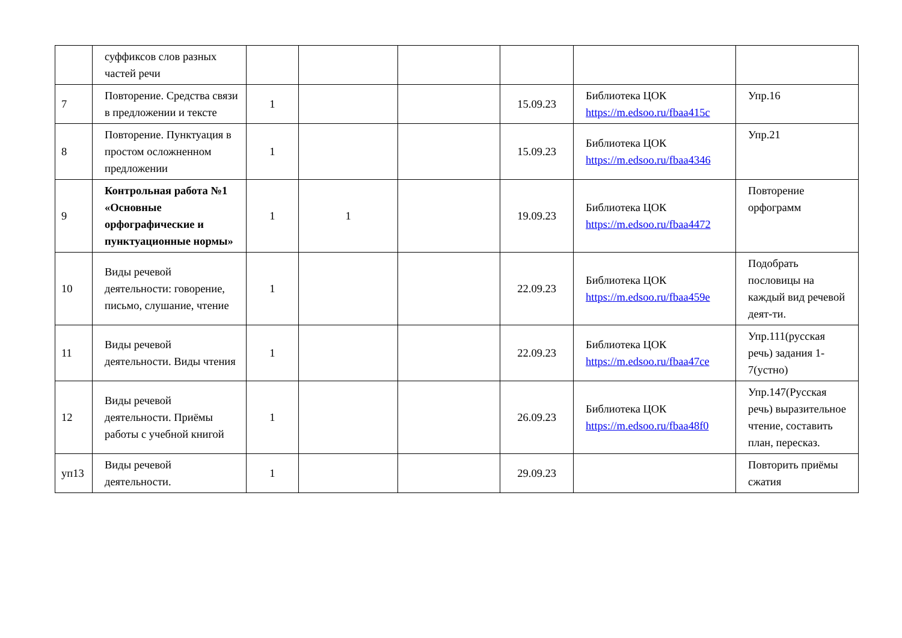| | суффиксов слов разных частей речи | | | | | | |
| 7 | Повторение. Средства связи в предложении и тексте | 1 | | | 15.09.23 | Библиотека ЦОК https://m.edsoo.ru/fbaa415c | Упр.16 |
| 8 | Повторение. Пунктуация в простом осложненном предложении | 1 | | | 15.09.23 | Библиотека ЦОК https://m.edsoo.ru/fbaa4346 | Упр.21 |
| 9 | Контрольная работа №1 «Основные орфографические и пунктуационные нормы» | 1 | 1 | | 19.09.23 | Библиотека ЦОК https://m.edsoo.ru/fbaa4472 | Повторение орфограмм |
| 10 | Виды речевой деятельности: говорение, письмо, слушание, чтение | 1 | | | 22.09.23 | Библиотека ЦОК https://m.edsoo.ru/fbaa459e | Подобрать пословицы на каждый вид речевой деят-ти. |
| 11 | Виды речевой деятельности. Виды чтения | 1 | | | 22.09.23 | Библиотека ЦОК https://m.edsoo.ru/fbaa47ce | Упр.111(русская речь) задания 1-7(устно) |
| 12 | Виды речевой деятельности. Приёмы работы с учебной книгой | 1 | | | 26.09.23 | Библиотека ЦОК https://m.edsoo.ru/fbaa48f0 | Упр.147(Русская речь) выразительное чтение, составить план, пересказ. |
| уп13 | Виды речевой деятельности. | 1 | | | 29.09.23 | | Повторить приёмы сжатия |